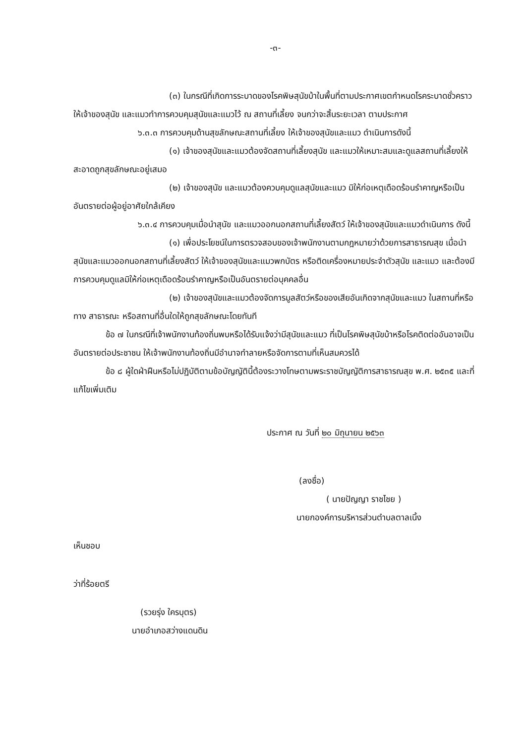-๓-
(๓) ในกรณีที่เกิดการระบาดของโรคพิษสุนัขบ้าในพื้นที่ตามประกาศเขตกำหนดโรคระบาดชั่วคราว ให้เจ้าของสุนัข และแมวทำการควบคุมสุนัขและแมวไว้ ณ สถานที่เลี้ยง จนกว่าจะสิ้นระยะเวลา ตามประกาศ
๖.๓.๓ การควบคุมด้านสุขลักษณะสถานที่เลี้ยง ให้เจ้าของสุนัขและแมว ดำเนินการดังนี้
(๑) เจ้าของสุนัขและแมวต้องจัดสถานที่เลี้ยงสุนัข และแมวให้เหมาะสมและดูแลสถานที่เลี้ยงให้สะอาดถูกสุขลักษณะอยู่เสมอ
(๒) เจ้าของสุนัข และแมวต้องควบคุมดูแลสุนัขและแมว มิให้ก่อเหตุเดือดร้อนรำคาญหรือเป็นอันตรายต่อผู้อยู่อาศัยใกล้เคียง
๖.๓.๔ การควบคุมเมื่อนำสุนัข และแมวออกนอกสถานที่เลี้ยงสัตว์ ให้เจ้าของสุนัขและแมวดำเนินการ ดังนี้
(๑) เพื่อประโยชน์ในการตรวจสอบของเจ้าพนักงานตามกฎหมายว่าด้วยการสาธารณสุข เมื่อนำสุนัขและแมวออกนอกสถานที่เลี้ยงสัตว์ ให้เจ้าของสุนัขและแมวพกบัตร หรือติดเครื่องหมายประจำตัวสุนัข และแมว และต้องมีการควบคุมดูแลมิให้ก่อเหตุเดือดร้อนรำคาญหรือเป็นอันตรายต่อบุคคลอื่น
(๒) เจ้าของสุนัขและแมวต้องจัดการมูลสัตว์หรือของเสียอันเกิดจากสุนัขและแมว ในสถานที่หรือทาง สาธารณะ หรือสถานที่อื่นใดให้ถูกสุขลักษณะโดยทันที
ข้อ ๗ ในกรณีที่เจ้าพนักงานท้องถิ่นพบหรือได้รับแจ้งว่ามีสุนัขและแมว ที่เป็นโรคพิษสุนัขบ้าหรือโรคติดต่ออันอาจเป็นอันตรายต่อประชาชน ให้เจ้าพนักงานท้องถิ่นมีอำนาจทำลายหรือจัดการตามที่เห็นสมควรได้
ข้อ ๘ ผู้ใดฝ่าฝืนหรือไม่ปฏิบัติตามข้อบัญญัตินี้ต้องระวางโทษตามพระราชบัญญัติการสาธารณสุข พ.ศ. ๒๕๓๕ และที่แก้ไขเพิ่มเติม
ประกาศ ณ วันที่ ๒๐ มิถุนายน ๒๕๖๓
(ลงชื่อ)
( นายปัญญา ราชไชย )
นายกองค์การบริหารส่วนตำบลตาลเนิ้ง
เห็นชอบ
ว่าที่ร้อยตรี
(รวยรุ่ง ใครบุตร)
นายอำเภอสว่างแดนดิน